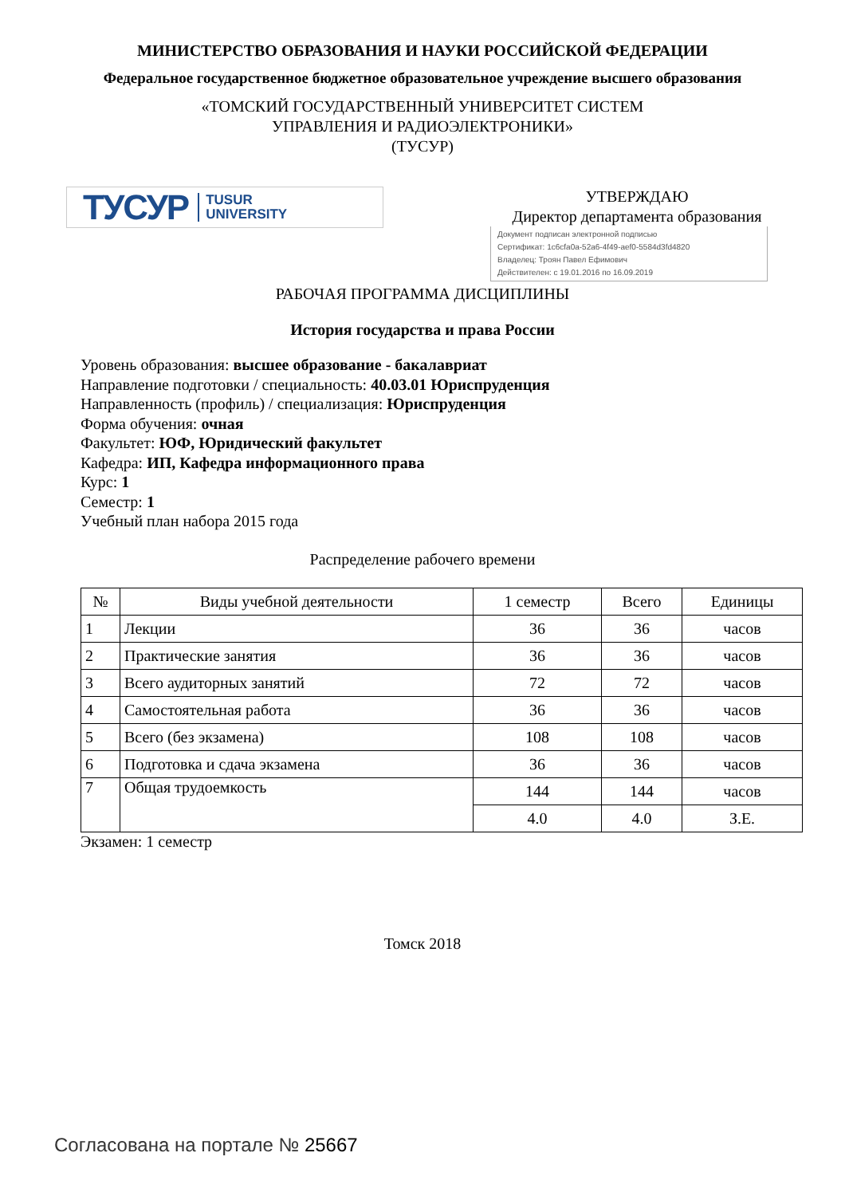МИНИСТЕРСТВО ОБРАЗОВАНИЯ И НАУКИ РОССИЙСКОЙ ФЕДЕРАЦИИ
Федеральное государственное бюджетное образовательное учреждение высшего образования
«ТОМСКИЙ ГОСУДАРСТВЕННЫЙ УНИВЕРСИТЕТ СИСТЕМ
УПРАВЛЕНИЯ И РАДИОЭЛЕКТРОНИКИ»
(ТУСУР)
ТУСУР TUSUR
UNIVERSITY
УТВЕРЖДАЮ
Директор департамента образования
Документ подписан электронной подписью
Сертификат: 1c6cfa0a-52a6-4f49-aef0-5584d3fd4820
Владелец: Троян Павел Ефимович
Действителен: с 19.01.2016 по 16.09.2019
РАБОЧАЯ ПРОГРАММА ДИСЦИПЛИНЫ
История государства и права России
Уровень образования: высшее образование - бакалавриат
Направление подготовки / специальность: 40.03.01 Юриспруденция
Направленность (профиль) / специализация: Юриспруденция
Форма обучения: очная
Факультет: ЮФ, Юридический факультет
Кафедра: ИП, Кафедра информационного права
Курс: 1
Семестр: 1
Учебный план набора 2015 года
Распределение рабочего времени
| № | Виды учебной деятельности | 1 семестр | Всего | Единицы |
| --- | --- | --- | --- | --- |
| 1 | Лекции | 36 | 36 | часов |
| 2 | Практические занятия | 36 | 36 | часов |
| 3 | Всего аудиторных занятий | 72 | 72 | часов |
| 4 | Самостоятельная работа | 36 | 36 | часов |
| 5 | Всего (без экзамена) | 108 | 108 | часов |
| 6 | Подготовка и сдача экзамена | 36 | 36 | часов |
| 7 | Общая трудоемкость | 144 | 144 | часов |
| | | 4.0 | 4.0 | З.Е. |
Экзамен: 1 семестр
Томск 2018
Согласована на портале № 25667